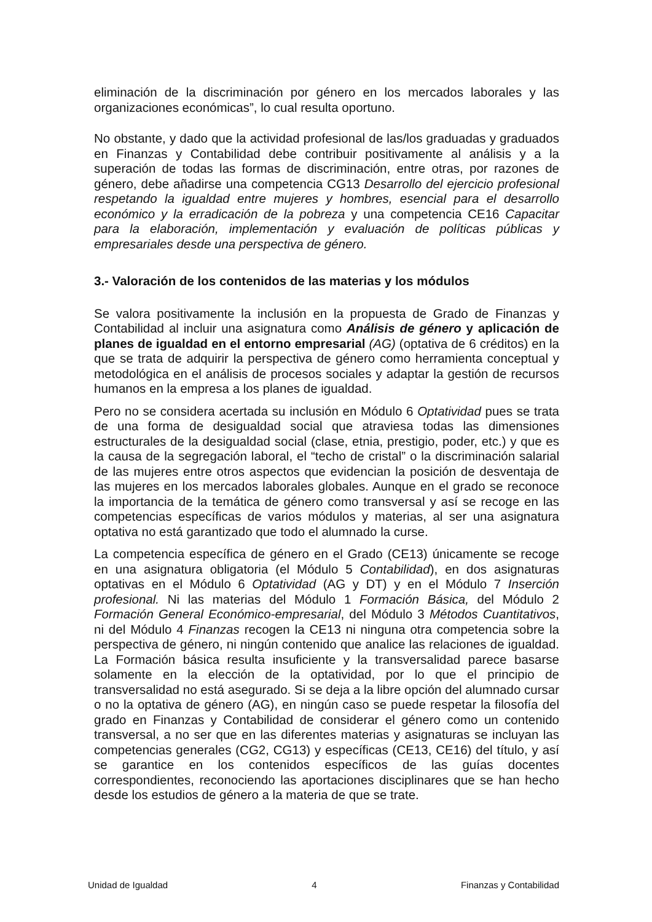eliminación de la discriminación por género en los mercados laborales y las organizaciones económicas”, lo cual resulta oportuno.
No obstante, y dado que la actividad profesional de las/los graduadas y graduados en Finanzas y Contabilidad debe contribuir positivamente al análisis y a la superación de todas las formas de discriminación, entre otras, por razones de género, debe añadirse una competencia CG13 Desarrollo del ejercicio profesional respetando la igualdad entre mujeres y hombres, esencial para el desarrollo económico y la erradicación de la pobreza y una competencia CE16 Capacitar para la elaboración, implementación y evaluación de políticas públicas y empresariales desde una perspectiva de género.
3.- Valoración de los contenidos de las materias y los módulos
Se valora positivamente la inclusión en la propuesta de Grado de Finanzas y Contabilidad al incluir una asignatura como Análisis de género y aplicación de planes de igualdad en el entorno empresarial (AG) (optativa de 6 créditos) en la que se trata de adquirir la perspectiva de género como herramienta conceptual y metodológica en el análisis de procesos sociales y adaptar la gestión de recursos humanos en la empresa a los planes de igualdad.
Pero no se considera acertada su inclusión en Módulo 6 Optatividad pues se trata de una forma de desigualdad social que atraviesa todas las dimensiones estructurales de la desigualdad social (clase, etnia, prestigio, poder, etc.) y que es la causa de la segregación laboral, el “techo de cristal” o la discriminación salarial de las mujeres entre otros aspectos que evidencian la posición de desventaja de las mujeres en los mercados laborales globales. Aunque en el grado se reconoce la importancia de la temática de género como transversal y así se recoge en las competencias específicas de varios módulos y materias, al ser una asignatura optativa no está garantizado que todo el alumnado la curse.
La competencia específica de género en el Grado (CE13) únicamente se recoge en una asignatura obligatoria (el Módulo 5 Contabilidad), en dos asignaturas optativas en el Módulo 6 Optatividad (AG y DT) y en el Módulo 7 Inserción profesional. Ni las materias del Módulo 1 Formación Básica, del Módulo 2 Formación General Económico-empresarial, del Módulo 3 Métodos Cuantitativos, ni del Módulo 4 Finanzas recogen la CE13 ni ninguna otra competencia sobre la perspectiva de género, ni ningún contenido que analice las relaciones de igualdad. La Formación básica resulta insuficiente y la transversalidad parece basarse solamente en la elección de la optatividad, por lo que el principio de transversalidad no está asegurado. Si se deja a la libre opción del alumnado cursar o no la optativa de género (AG), en ningún caso se puede respetar la filosofía del grado en Finanzas y Contabilidad de considerar el género como un contenido transversal, a no ser que en las diferentes materias y asignaturas se incluyan las competencias generales (CG2, CG13) y específicas (CE13, CE16) del título, y así se garantice en los contenidos específicos de las guías docentes correspondientes, reconociendo las aportaciones disciplinares que se han hecho desde los estudios de género a la materia de que se trate.
Unidad de Igualdad 4 Finanzas y Contabilidad